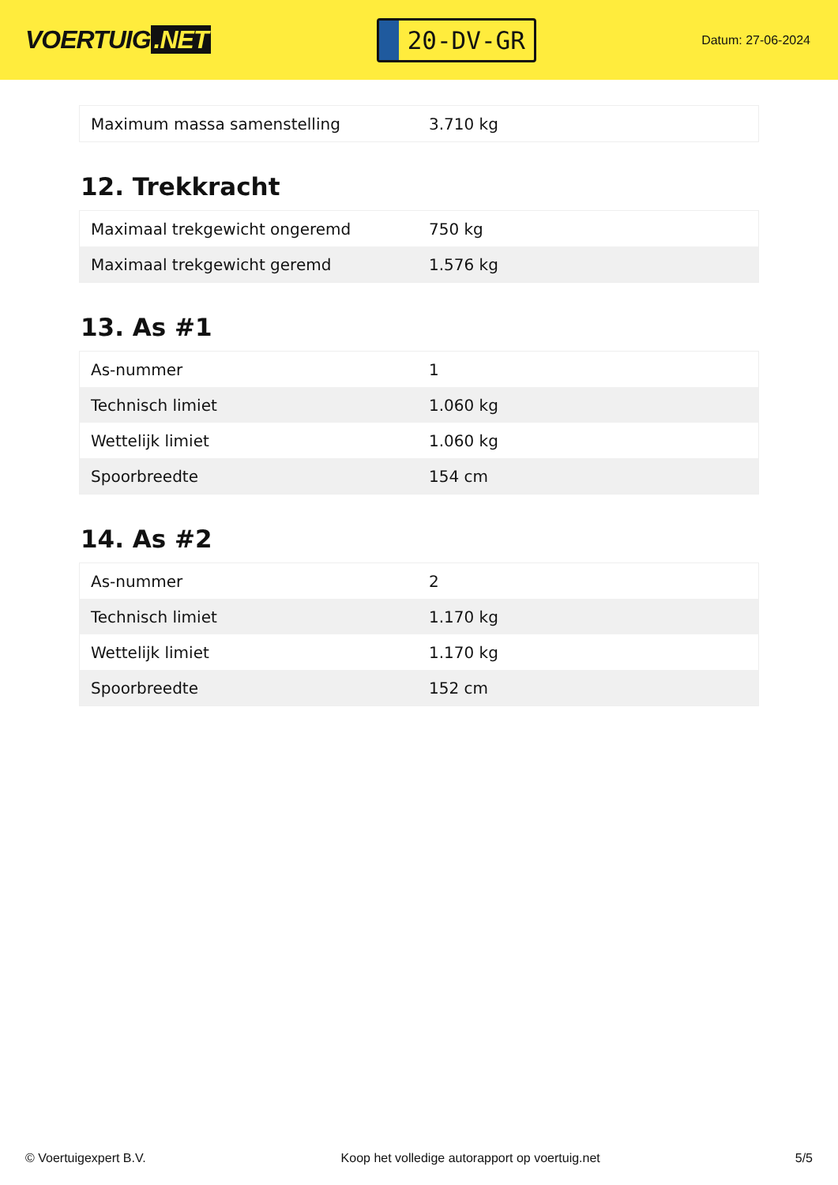VOERTUIG.NET
20-DV-GR
Datum: 27-06-2024
| Maximum massa samenstelling | 3.710 kg |
12. Trekkracht
| Maximaal trekgewicht ongeremd | 750 kg |
| Maximaal trekgewicht geremd | 1.576 kg |
13. As #1
| As-nummer | 1 |
| Technisch limiet | 1.060 kg |
| Wettelijk limiet | 1.060 kg |
| Spoorbreedte | 154 cm |
14. As #2
| As-nummer | 2 |
| Technisch limiet | 1.170 kg |
| Wettelijk limiet | 1.170 kg |
| Spoorbreedte | 152 cm |
© Voertuigexpert B.V. Koop het volledige autorapport op voertuig.net 5/5